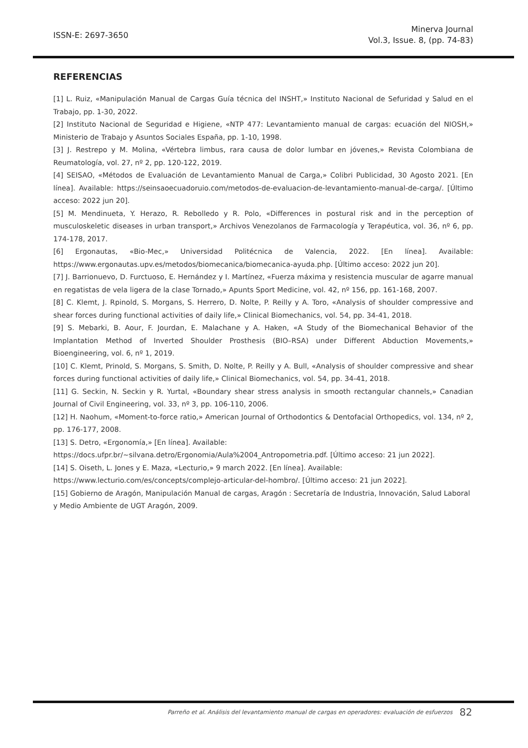ISSN-E: 2697-3650
Minerva Journal
Vol.3, Issue. 8, (pp. 74-83)
REFERENCIAS
[1] L. Ruiz, «Manipulación Manual de Cargas Guía técnica del INSHT,» Instituto Nacional de Sefuridad y Salud en el Trabajo, pp. 1-30, 2022.
[2] Instituto Nacional de Seguridad e Higiene, «NTP 477: Levantamiento manual de cargas: ecuación del NIOSH,» Ministerio de Trabajo y Asuntos Sociales España, pp. 1-10, 1998.
[3] J. Restrepo y M. Molina, «Vértebra limbus, rara causa de dolor lumbar en jóvenes,» Revista Colombiana de Reumatología, vol. 27, nº 2, pp. 120-122, 2019.
[4] SEISAO, «Métodos de Evaluación de Levantamiento Manual de Carga,» Colibri Publicidad, 30 Agosto 2021. [En línea]. Available: https://seinsaoecuadoruio.com/metodos-de-evaluacion-de-levantamiento-manual-de-carga/. [Último acceso: 2022 jun 20].
[5] M. Mendinueta, Y. Herazo, R. Rebolledo y R. Polo, «Differences in postural risk and in the perception of musculoskeletic diseases in urban transport,» Archivos Venezolanos de Farmacología y Terapéutica, vol. 36, nº 6, pp. 174-178, 2017.
[6] Ergonautas, «Bio-Mec,» Universidad Politécnica de Valencia, 2022. [En línea]. Available: https://www.ergonautas.upv.es/metodos/biomecanica/biomecanica-ayuda.php. [Último acceso: 2022 jun 20].
[7] J. Barrionuevo, D. Furctuoso, E. Hernández y I. Martínez, «Fuerza máxima y resistencia muscular de agarre manual en regatistas de vela ligera de la clase Tornado,» Apunts Sport Medicine, vol. 42, nº 156, pp. 161-168, 2007.
[8] C. Klemt, J. Rpinold, S. Morgans, S. Herrero, D. Nolte, P. Reilly y A. Toro, «Analysis of shoulder compressive and shear forces during functional activities of daily life,» Clinical Biomechanics, vol. 54, pp. 34-41, 2018.
[9] S. Mebarki, B. Aour, F. Jourdan, E. Malachane y A. Haken, «A Study of the Biomechanical Behavior of the Implantation Method of Inverted Shoulder Prosthesis (BIO–RSA) under Different Abduction Movements,» Bioengineering, vol. 6, nº 1, 2019.
[10] C. Klemt, Prinold, S. Morgans, S. Smith, D. Nolte, P. Reilly y A. Bull, «Analysis of shoulder compressive and shear forces during functional activities of daily life,» Clinical Biomechanics, vol. 54, pp. 34-41, 2018.
[11] G. Seckin, N. Seckin y R. Yurtal, «Boundary shear stress analysis in smooth rectangular channels,» Canadian Journal of Civil Engineering, vol. 33, nº 3, pp. 106-110, 2006.
[12] H. Naohum, «Moment-to-force ratio,» American Journal of Orthodontics & Dentofacial Orthopedics, vol. 134, nº 2, pp. 176-177, 2008.
[13] S. Detro, «Ergonomía,» [En línea]. Available:
https://docs.ufpr.br/~silvana.detro/Ergonomia/Aula%2004_Antropometria.pdf. [Último acceso: 21 jun 2022].
[14] S. Oiseth, L. Jones y E. Maza, «Lecturio,» 9 march 2022. [En línea]. Available:
https://www.lecturio.com/es/concepts/complejo-articular-del-hombro/. [Último acceso: 21 jun 2022].
[15] Gobierno de Aragón, Manipulación Manual de cargas, Aragón : Secretaría de Industria, Innovación, Salud Laboral y Medio Ambiente de UGT Aragón, 2009.
Parreño et al. Análisis del levantamiento manual de cargas en operadores: evaluación de esfuerzos 82